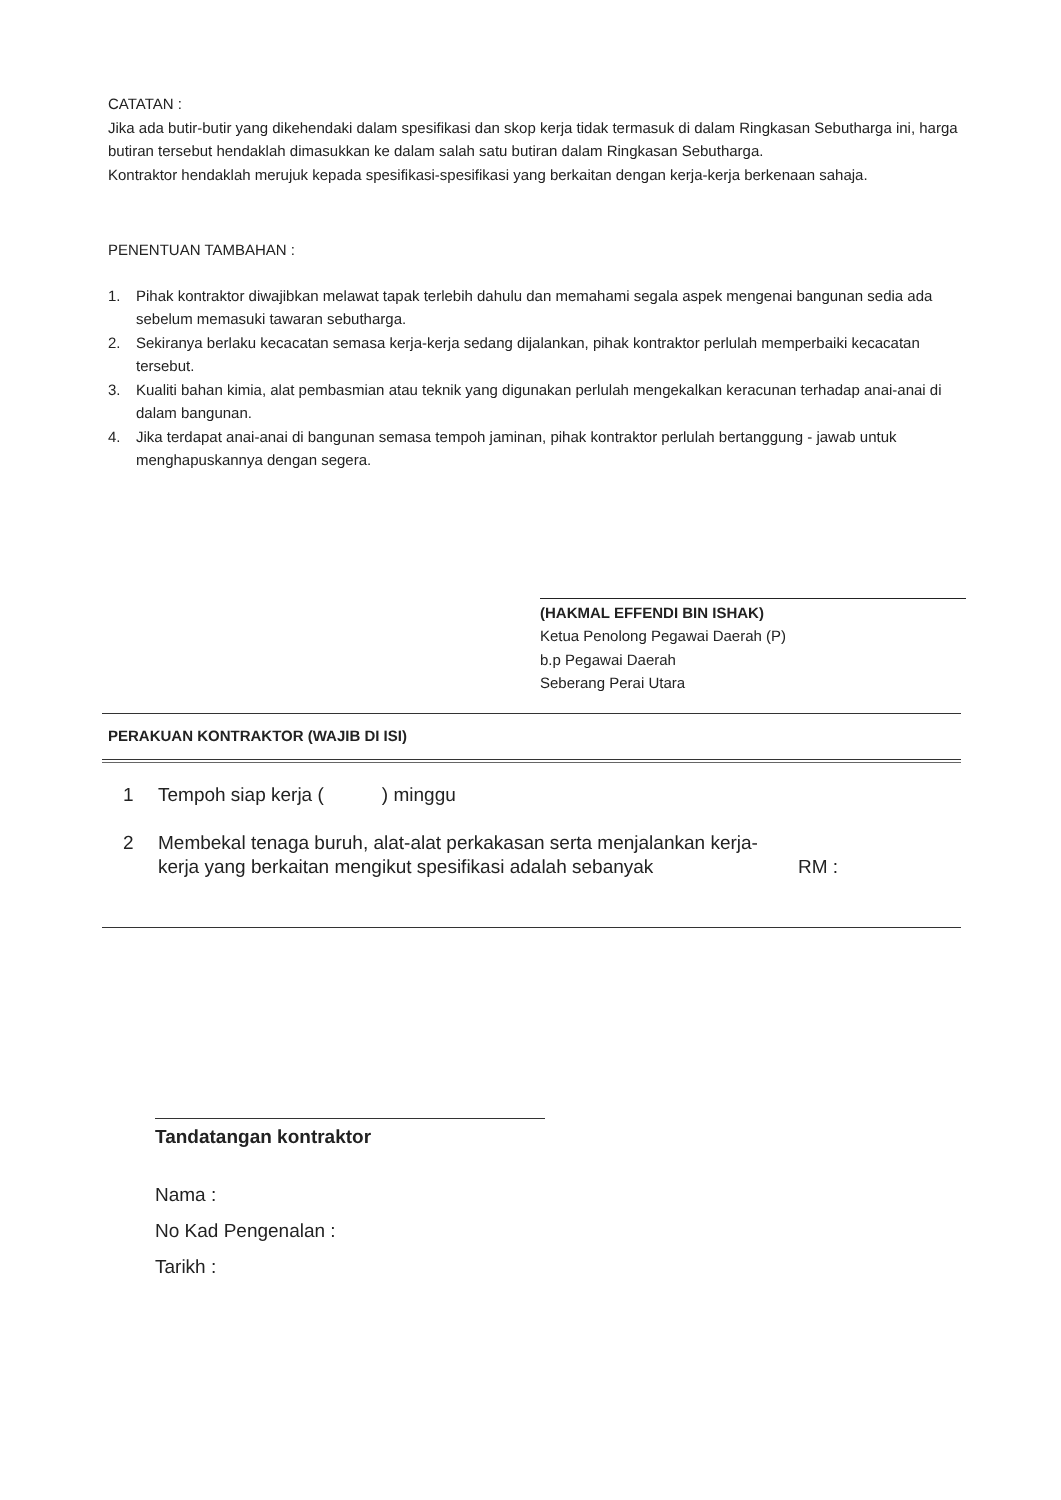CATATAN :
Jika ada butir-butir yang dikehendaki dalam spesifikasi dan skop kerja tidak termasuk di dalam Ringkasan Sebutharga ini, harga butiran tersebut hendaklah dimasukkan ke dalam salah satu butiran dalam Ringkasan Sebutharga.
Kontraktor hendaklah merujuk kepada spesifikasi-spesifikasi yang berkaitan dengan kerja-kerja berkenaan sahaja.
PENENTUAN TAMBAHAN :
1. Pihak kontraktor diwajibkan melawat tapak terlebih dahulu dan memahami segala aspek mengenai bangunan sedia ada sebelum memasuki tawaran sebutharga.
2. Sekiranya berlaku kecacatan semasa kerja-kerja sedang dijalankan, pihak kontraktor perlulah memperbaiki kecacatan tersebut.
3. Kualiti bahan kimia, alat pembasmian atau teknik yang digunakan perlulah mengekalkan keracunan terhadap anai-anai di dalam bangunan.
4. Jika terdapat anai-anai di bangunan semasa tempoh jaminan, pihak kontraktor perlulah bertanggung - jawab untuk menghapuskannya dengan segera.
​
(HAKMAL EFFENDI BIN ISHAK)
Ketua Penolong Pegawai Daerah (P)
b.p Pegawai Daerah
Seberang Perai Utara
PERAKUAN KONTRAKTOR (WAJIB DI ISI)
1 Tempoh siap kerja ( ) minggu
2 Membekal tenaga buruh, alat-alat perkakasan serta menjalankan kerja-kerja yang berkaitan mengikut spesifikasi adalah sebanyak RM :
Tandatangan kontraktor
Nama :
No Kad Pengenalan :
Tarikh :